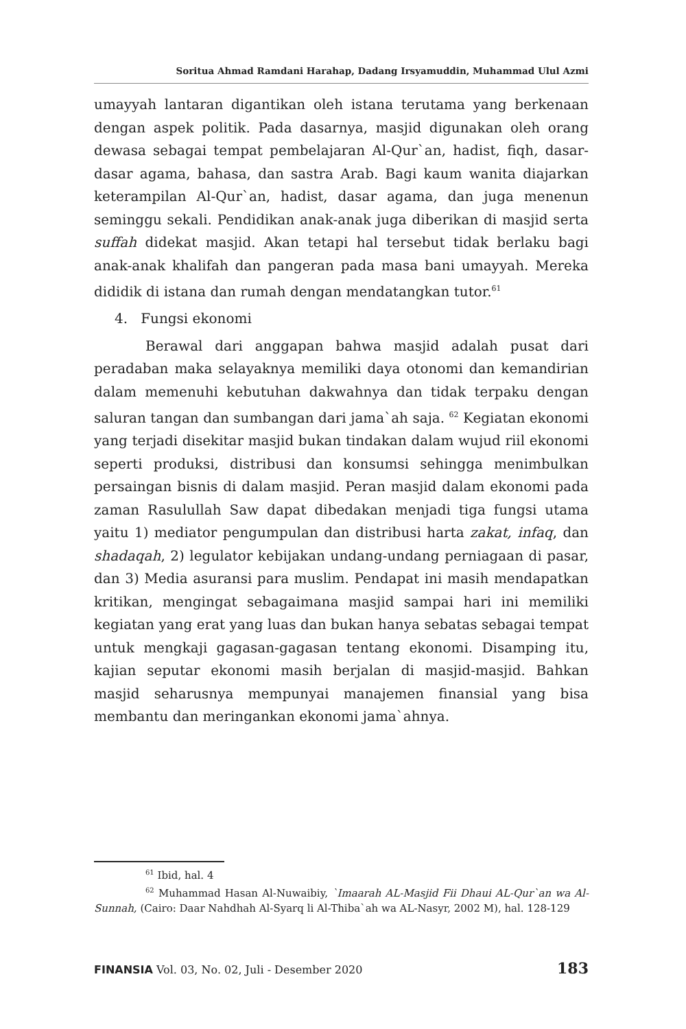Soritua Ahmad Ramdani Harahap, Dadang Irsyamuddin, Muhammad Ulul Azmi
umayyah lantaran digantikan oleh istana terutama yang berkenaan dengan aspek politik. Pada dasarnya, masjid digunakan oleh orang dewasa sebagai tempat pembelajaran Al-Qur`an, hadist, fiqh, dasar-dasar agama, bahasa, dan sastra Arab. Bagi kaum wanita diajarkan keterampilan Al-Qur`an, hadist, dasar agama, dan juga menenun seminggu sekali. Pendidikan anak-anak juga diberikan di masjid serta suffah didekat masjid. Akan tetapi hal tersebut tidak berlaku bagi anak-anak khalifah dan pangeran pada masa bani umayyah. Mereka dididik di istana dan rumah dengan mendatangkan tutor.<sup>61</sup>
4. Fungsi ekonomi
Berawal dari anggapan bahwa masjid adalah pusat dari peradaban maka selayaknya memiliki daya otonomi dan kemandirian dalam memenuhi kebutuhan dakwahnya dan tidak terpaku dengan saluran tangan dan sumbangan dari jama`ah saja. <sup>62</sup> Kegiatan ekonomi yang terjadi disekitar masjid bukan tindakan dalam wujud riil ekonomi seperti produksi, distribusi dan konsumsi sehingga menimbulkan persaingan bisnis di dalam masjid. Peran masjid dalam ekonomi pada zaman Rasulullah Saw dapat dibedakan menjadi tiga fungsi utama yaitu 1) mediator pengumpulan dan distribusi harta zakat, infaq, dan shadaqah, 2) legulator kebijakan undang-undang perniagaan di pasar, dan 3) Media asuransi para muslim. Pendapat ini masih mendapatkan kritikan, mengingat sebagaimana masjid sampai hari ini memiliki kegiatan yang erat yang luas dan bukan hanya sebatas sebagai tempat untuk mengkaji gagasan-gagasan tentang ekonomi. Disamping itu, kajian seputar ekonomi masih berjalan di masjid-masjid. Bahkan masjid seharusnya mempunyai manajemen finansial yang bisa membantu dan meringankan ekonomi jama`ahnya.
<sup>61</sup> Ibid, hal. 4
<sup>62</sup> Muhammad Hasan Al-Nuwaibiy, `Imaarah AL-Masjid Fii Dhaui AL-Qur`an wa Al-Sunnah, (Cairo: Daar Nahdhah Al-Syarq li Al-Thiba`ah wa AL-Nasyr, 2002 M), hal. 128-129
FINANSIA Vol. 03, No. 02, Juli - Desember 2020 183